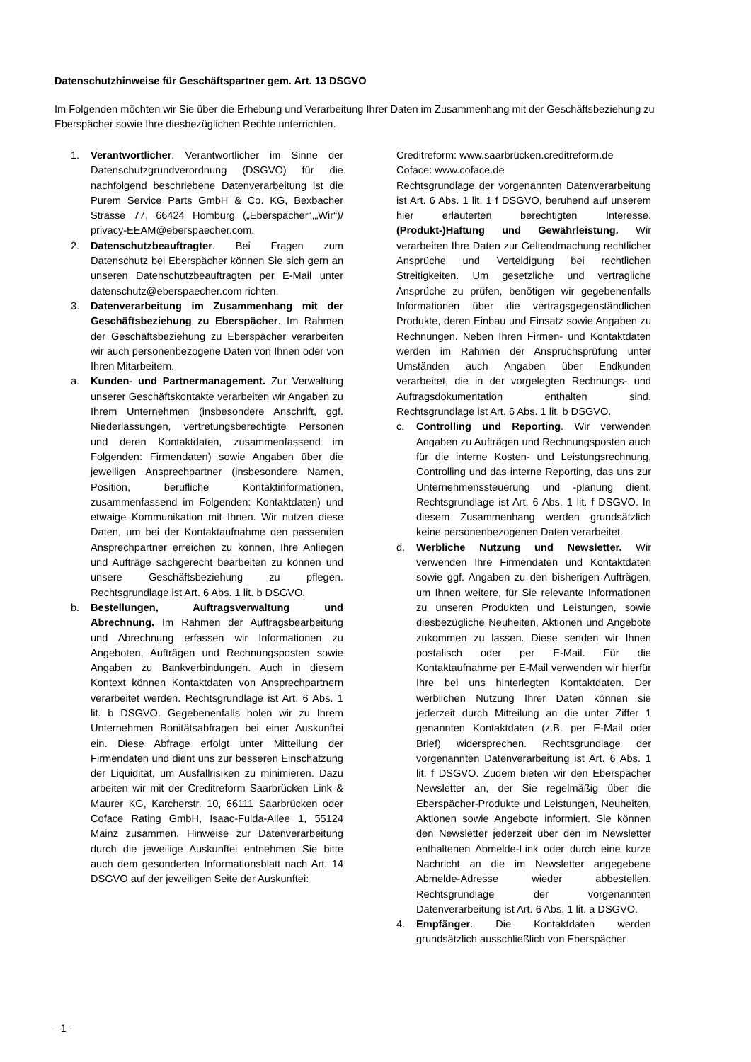Datenschutzhinweise für Geschäftspartner gem. Art. 13 DSGVO
Im Folgenden möchten wir Sie über die Erhebung und Verarbeitung Ihrer Daten im Zusammenhang mit der Geschäftsbeziehung zu Eberspächer sowie Ihre diesbezüglichen Rechte unterrichten.
1. Verantwortlicher. Verantwortlicher im Sinne der Datenschutzgrundverordnung (DSGVO) für die nachfolgend beschriebene Datenverarbeitung ist die Purem Service Parts GmbH & Co. KG, Bexbacher Strasse 77, 66424 Homburg („Eberspächer“,„Wir“)/ privacy-EEAM@eberspaecher.com.
2. Datenschutzbeauftragter. Bei Fragen zum Datenschutz bei Eberspächer können Sie sich gern an unseren Datenschutzbeauftragten per E-Mail unter datenschutz@eberspaecher.com richten.
3. Datenverarbeitung im Zusammenhang mit der Geschäftsbeziehung zu Eberspächer. Im Rahmen der Geschäftsbeziehung zu Eberspächer verarbeiten wir auch personenbezogene Daten von Ihnen oder von Ihren Mitarbeitern.
a. Kunden- und Partnermanagement. Zur Verwaltung unserer Geschäftskontakte verarbeiten wir Angaben zu Ihrem Unternehmen (insbesondere Anschrift, ggf. Niederlassungen, vertretungsberechtigte Personen und deren Kontaktdaten, zusammenfassend im Folgenden: Firmendaten) sowie Angaben über die jeweiligen Ansprechpartner (insbesondere Namen, Position, berufliche Kontaktinformationen, zusammenfassend im Folgenden: Kontaktdaten) und etwaige Kommunikation mit Ihnen. Wir nutzen diese Daten, um bei der Kontaktaufnahme den passenden Ansprechpartner erreichen zu können, Ihre Anliegen und Aufträge sachgerecht bearbeiten zu können und unsere Geschäftsbeziehung zu pflegen. Rechtsgrundlage ist Art. 6 Abs. 1 lit. b DSGVO.
b. Bestellungen, Auftragsverwaltung und Abrechnung. Im Rahmen der Auftragsbearbeitung und Abrechnung erfassen wir Informationen zu Angeboten, Aufträgen und Rechnungsposten sowie Angaben zu Bankverbindungen. Auch in diesem Kontext können Kontaktdaten von Ansprechpartnern verarbeitet werden. Rechtsgrundlage ist Art. 6 Abs. 1 lit. b DSGVO. Gegebenenfalls holen wir zu Ihrem Unternehmen Bonitätsabfragen bei einer Auskunftei ein. Diese Abfrage erfolgt unter Mitteilung der Firmendaten und dient uns zur besseren Einschätzung der Liquidität, um Ausfallrisiken zu minimieren. Dazu arbeiten wir mit der Creditreform Saarbrücken Link & Maurer KG, Karcherstr. 10, 66111 Saarbrücken oder Coface Rating GmbH, Isaac-Fulda-Allee 1, 55124 Mainz zusammen. Hinweise zur Datenverarbeitung durch die jeweilige Auskunftei entnehmen Sie bitte auch dem gesonderten Informationsblatt nach Art. 14 DSGVO auf der jeweiligen Seite der Auskunftei:
Creditreform: www.saarbrücken.creditreform.de
Coface: www.coface.de
Rechtsgrundlage der vorgenannten Datenverarbeitung ist Art. 6 Abs. 1 lit. 1 f DSGVO, beruhend auf unserem hier erläuterten berechtigten Interesse. (Produkt-)Haftung und Gewährleistung. Wir verarbeiten Ihre Daten zur Geltendmachung rechtlicher Ansprüche und Verteidigung bei rechtlichen Streitigkeiten. Um gesetzliche und vertragliche Ansprüche zu prüfen, benötigen wir gegebenenfalls Informationen über die vertragsgegenständlichen Produkte, deren Einbau und Einsatz sowie Angaben zu Rechnungen. Neben Ihren Firmen- und Kontaktdaten werden im Rahmen der Anspruchsprüfung unter Umständen auch Angaben über Endkunden verarbeitet, die in der vorgelegten Rechnungs- und Auftragsdokumentation enthalten sind. Rechtsgrundlage ist Art. 6 Abs. 1 lit. b DSGVO.
c. Controlling und Reporting. Wir verwenden Angaben zu Aufträgen und Rechnungsposten auch für die interne Kosten- und Leistungsrechnung, Controlling und das interne Reporting, das uns zur Unternehmenssteuerung und -planung dient. Rechtsgrundlage ist Art. 6 Abs. 1 lit. f DSGVO. In diesem Zusammenhang werden grundsätzlich keine personenbezogenen Daten verarbeitet.
d. Werbliche Nutzung und Newsletter. Wir verwenden Ihre Firmendaten und Kontaktdaten sowie ggf. Angaben zu den bisherigen Aufträgen, um Ihnen weitere, für Sie relevante Informationen zu unseren Produkten und Leistungen, sowie diesbezügliche Neuheiten, Aktionen und Angebote zukommen zu lassen. Diese senden wir Ihnen postalisch oder per E-Mail. Für die Kontaktaufnahme per E-Mail verwenden wir hierfür Ihre bei uns hinterlegten Kontaktdaten. Der werblichen Nutzung Ihrer Daten können sie jederzeit durch Mitteilung an die unter Ziffer 1 genannten Kontaktdaten (z.B. per E-Mail oder Brief) widersprechen. Rechtsgrundlage der vorgenannten Datenverarbeitung ist Art. 6 Abs. 1 lit. f DSGVO. Zudem bieten wir den Eberspächer Newsletter an, der Sie regelmäßig über die Eberspächer-Produkte und Leistungen, Neuheiten, Aktionen sowie Angebote informiert. Sie können den Newsletter jederzeit über den im Newsletter enthaltenen Abmelde-Link oder durch eine kurze Nachricht an die im Newsletter angegebene Abmelde-Adresse wieder abbestellen. Rechtsgrundlage der vorgenannten Datenverarbeitung ist Art. 6 Abs. 1 lit. a DSGVO.
4. Empfänger. Die Kontaktdaten werden grundsätzlich ausschließlich von Eberspächer
- 1 -